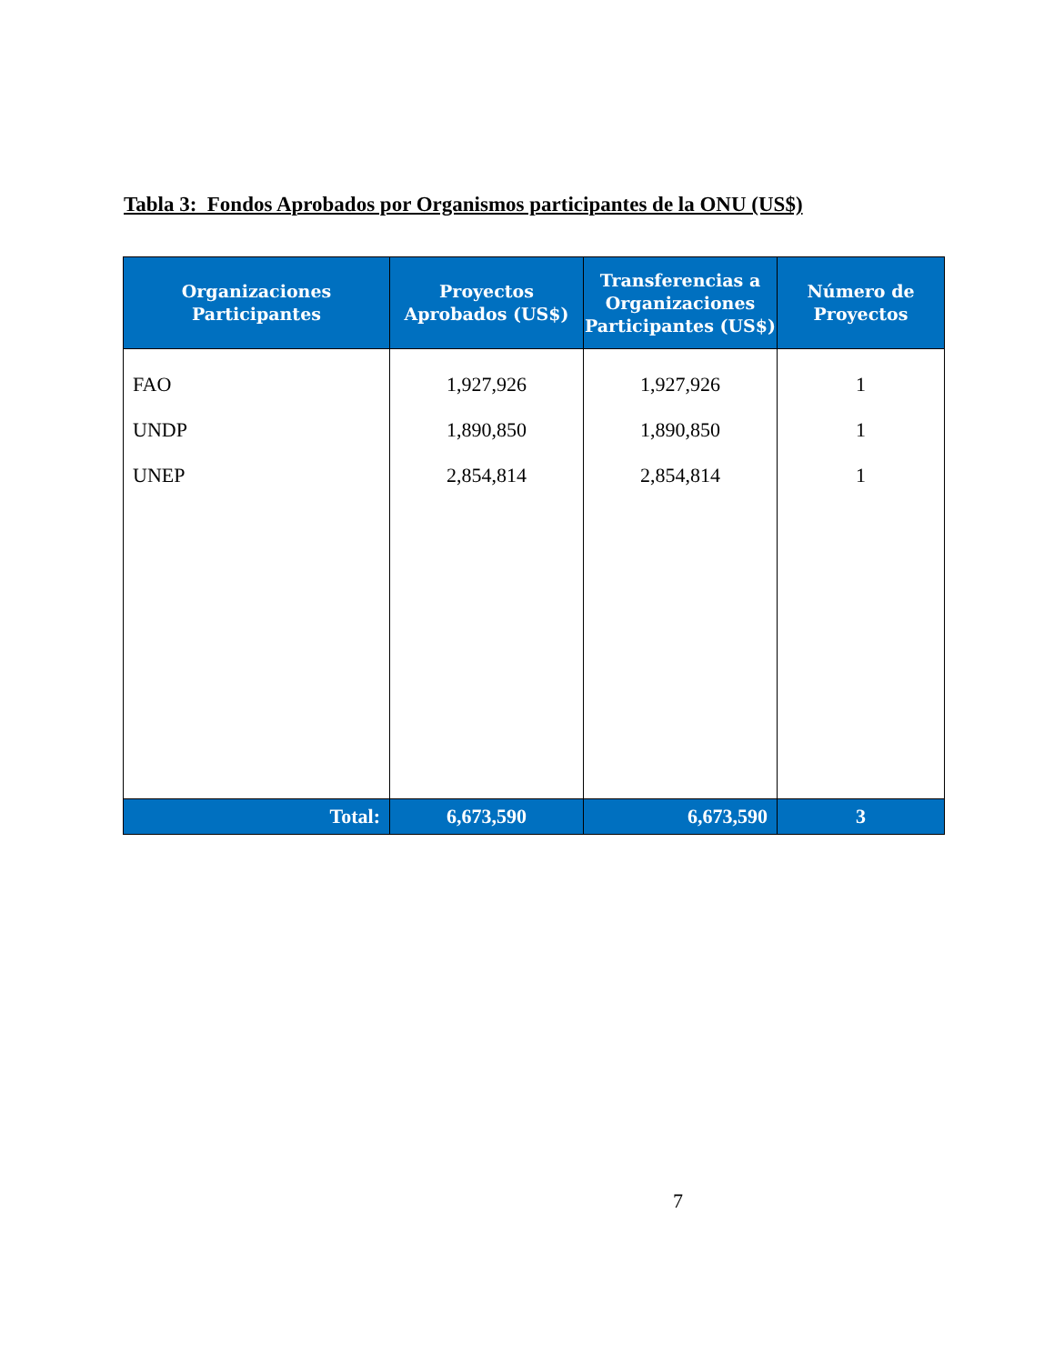Tabla 3: Fondos Aprobados por Organismos participantes de la ONU (US$)
| Organizaciones Participantes | Proyectos Aprobados (US$) | Transferencias a Organizaciones Participantes (US$) | Número de Proyectos |
| --- | --- | --- | --- |
| FAO UNDP UNEP | 1,927,926 1,890,850 2,854,814 | 1,927,926 1,890,850 2,854,814 | 1 1 1 |
| Total: | 6,673,590 | 6,673,590 | 3 |
7